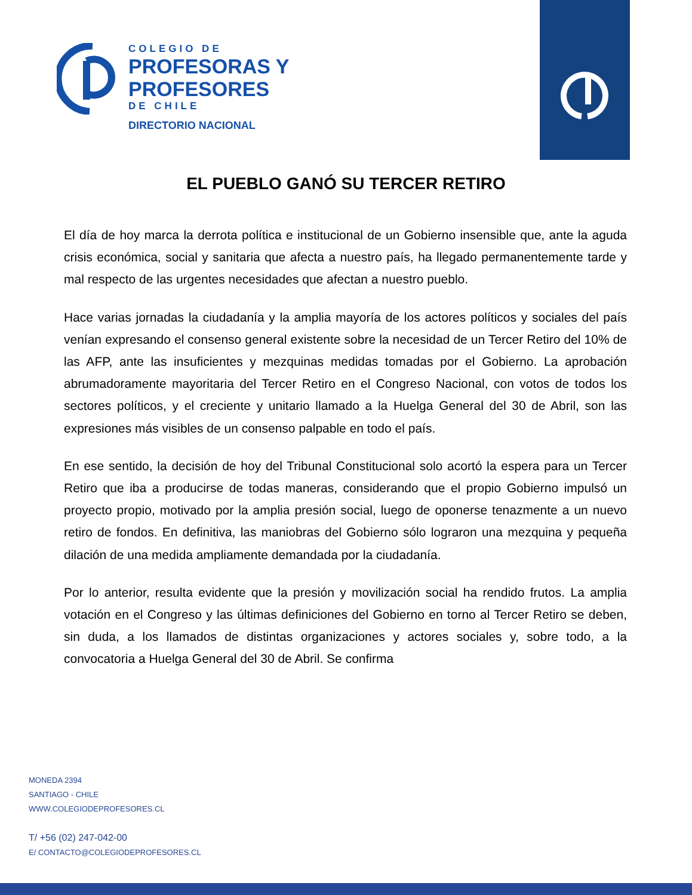COLEGIO DE
PROFESORAS Y
PROFESORES
DE CHILE
DIRECTORIO NACIONAL
EL PUEBLO GANÓ SU TERCER RETIRO
El día de hoy marca la derrota política e institucional de un Gobierno insensible que, ante la aguda crisis económica, social y sanitaria que afecta a nuestro país, ha llegado permanentemente tarde y mal respecto de las urgentes necesidades que afectan a nuestro pueblo.
Hace varias jornadas la ciudadanía y la amplia mayoría de los actores políticos y sociales del país venían expresando el consenso general existente sobre la necesidad de un Tercer Retiro del 10% de las AFP, ante las insuficientes y mezquinas medidas tomadas por el Gobierno. La aprobación abrumadoramente mayoritaria del Tercer Retiro en el Congreso Nacional, con votos de todos los sectores políticos, y el creciente y unitario llamado a la Huelga General del 30 de Abril, son las expresiones más visibles de un consenso palpable en todo el país.
En ese sentido, la decisión de hoy del Tribunal Constitucional solo acortó la espera para un Tercer Retiro que iba a producirse de todas maneras, considerando que el propio Gobierno impulsó un proyecto propio, motivado por la amplia presión social, luego de oponerse tenazmente a un nuevo retiro de fondos. En definitiva, las maniobras del Gobierno sólo lograron una mezquina y pequeña dilación de una medida ampliamente demandada por la ciudadanía.
Por lo anterior, resulta evidente que la presión y movilización social ha rendido frutos. La amplia votación en el Congreso y las últimas definiciones del Gobierno en torno al Tercer Retiro se deben, sin duda, a los llamados de distintas organizaciones y actores sociales y, sobre todo, a la convocatoria a Huelga General del 30 de Abril. Se confirma
MONEDA 2394
SANTIAGO - CHILE
WWW.COLEGIODEPROFESORES.CL
T/ +56 (02) 247-042-00
E/ CONTACTO@COLEGIODEPROFESORES.CL